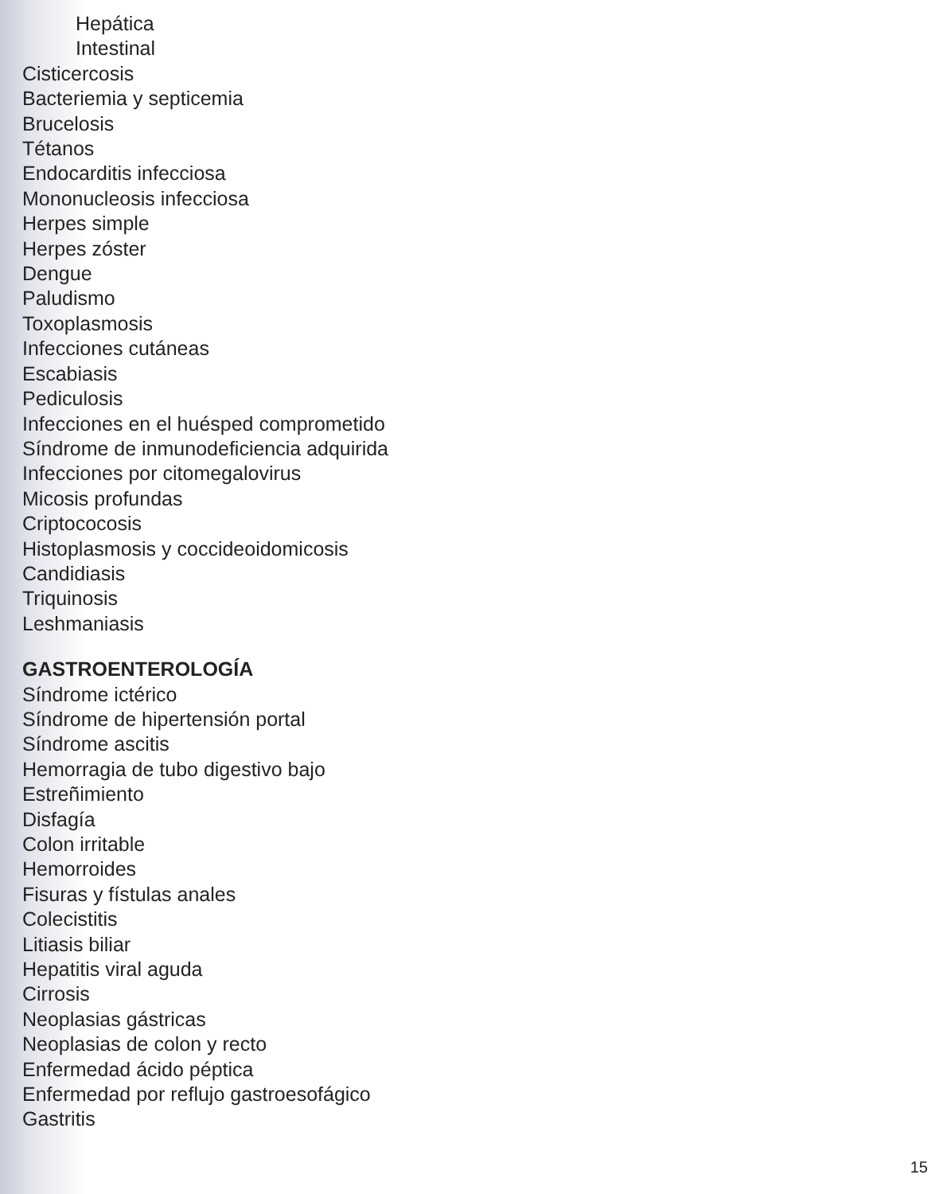Hepática
Intestinal
Cisticercosis
Bacteriemia y septicemia
Brucelosis
Tétanos
Endocarditis infecciosa
Mononucleosis infecciosa
Herpes simple
Herpes zóster
Dengue
Paludismo
Toxoplasmosis
Infecciones cutáneas
Escabiasis
Pediculosis
Infecciones en el huésped comprometido
Síndrome de inmunodeficiencia adquirida
Infecciones por citomegalovirus
Micosis profundas
Criptococosis
Histoplasmosis y coccideoidomicosis
Candidiasis
Triquinosis
Leshmaniasis
GASTROENTEROLOGÍA
Síndrome ictérico
Síndrome de hipertensión portal
Síndrome ascitis
Hemorragia de tubo digestivo bajo
Estreñimiento
Disfagía
Colon irritable
Hemorroides
Fisuras y fístulas anales
Colecistitis
Litiasis biliar
Hepatitis viral aguda
Cirrosis
Neoplasias gástricas
Neoplasias de colon y recto
Enfermedad ácido péptica
Enfermedad por reflujo gastroesofágico
Gastritis
15